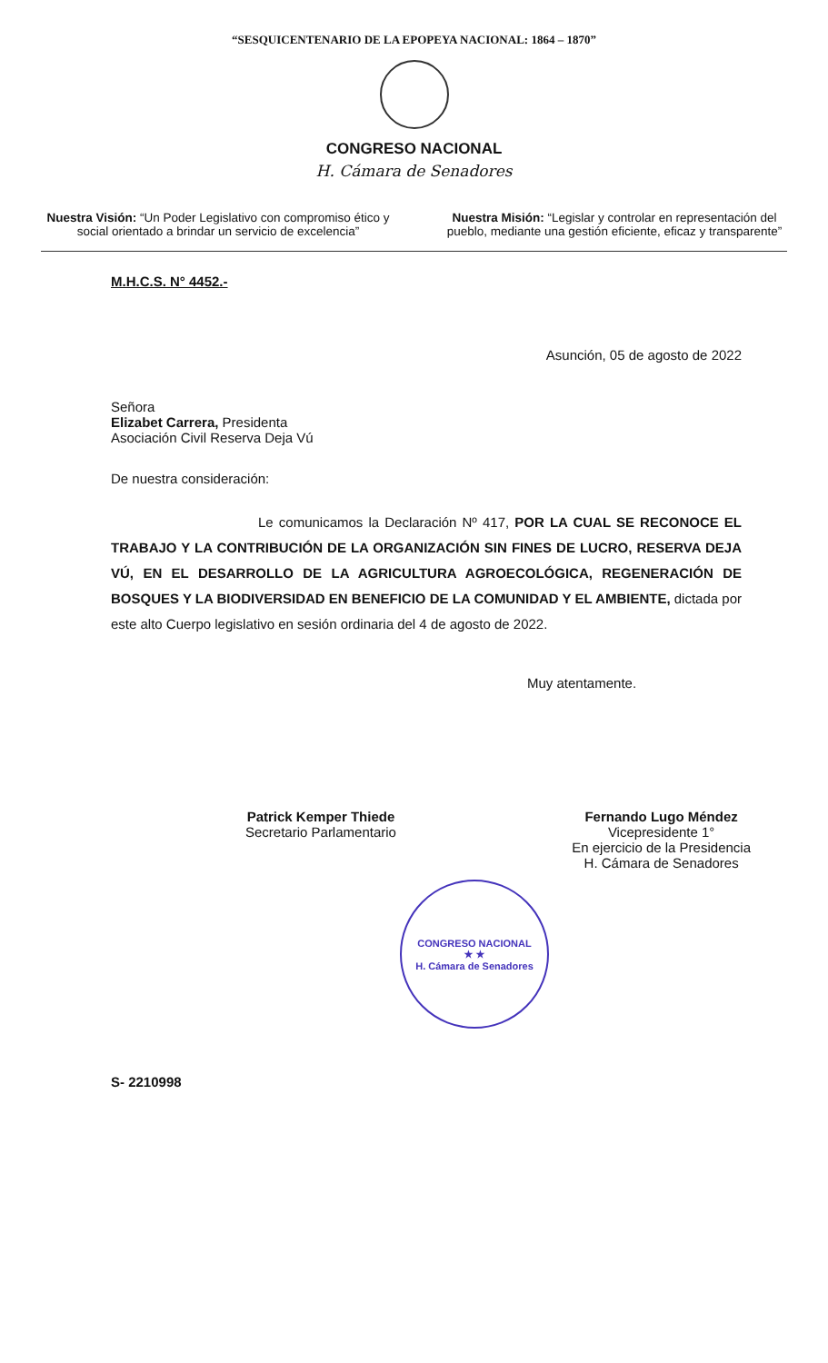“SESQUICENTENARIO DE LA EPOPEYA NACIONAL: 1864 – 1870”
CONGRESO NACIONAL
H. Cámara de Senadores
Nuestra Visión: “Un Poder Legislativo con compromiso ético y social orientado a brindar un servicio de excelencia”
Nuestra Misión: “Legislar y controlar en representación del pueblo, mediante una gestión eficiente, eficaz y transparente”
M.H.C.S. N° 4452.-
Asunción, 05 de agosto de 2022
Señora
Elizabet Carrera, Presidenta
Asociación Civil Reserva Deja Vú
De nuestra consideración:
Le comunicamos la Declaración Nº 417, POR LA CUAL SE RECONOCE EL TRABAJO Y LA CONTRIBUCIÓN DE LA ORGANIZACIÓN SIN FINES DE LUCRO, RESERVA DEJA VÚ, EN EL DESARROLLO DE LA AGRICULTURA AGROECOLÓGICA, REGENERACIÓN DE BOSQUES Y LA BIODIVERSIDAD EN BENEFICIO DE LA COMUNIDAD Y EL AMBIENTE, dictada por este alto Cuerpo legislativo en sesión ordinaria del 4 de agosto de 2022.
Muy atentamente.
Patrick Kemper Thiede
Secretario Parlamentario
Fernando Lugo Méndez
Vicepresidente 1°
En ejercicio de la Presidencia
H. Cámara de Senadores
CONGRESO NACIONAL
★ ★
H. Cámara de Senadores
S- 2210998